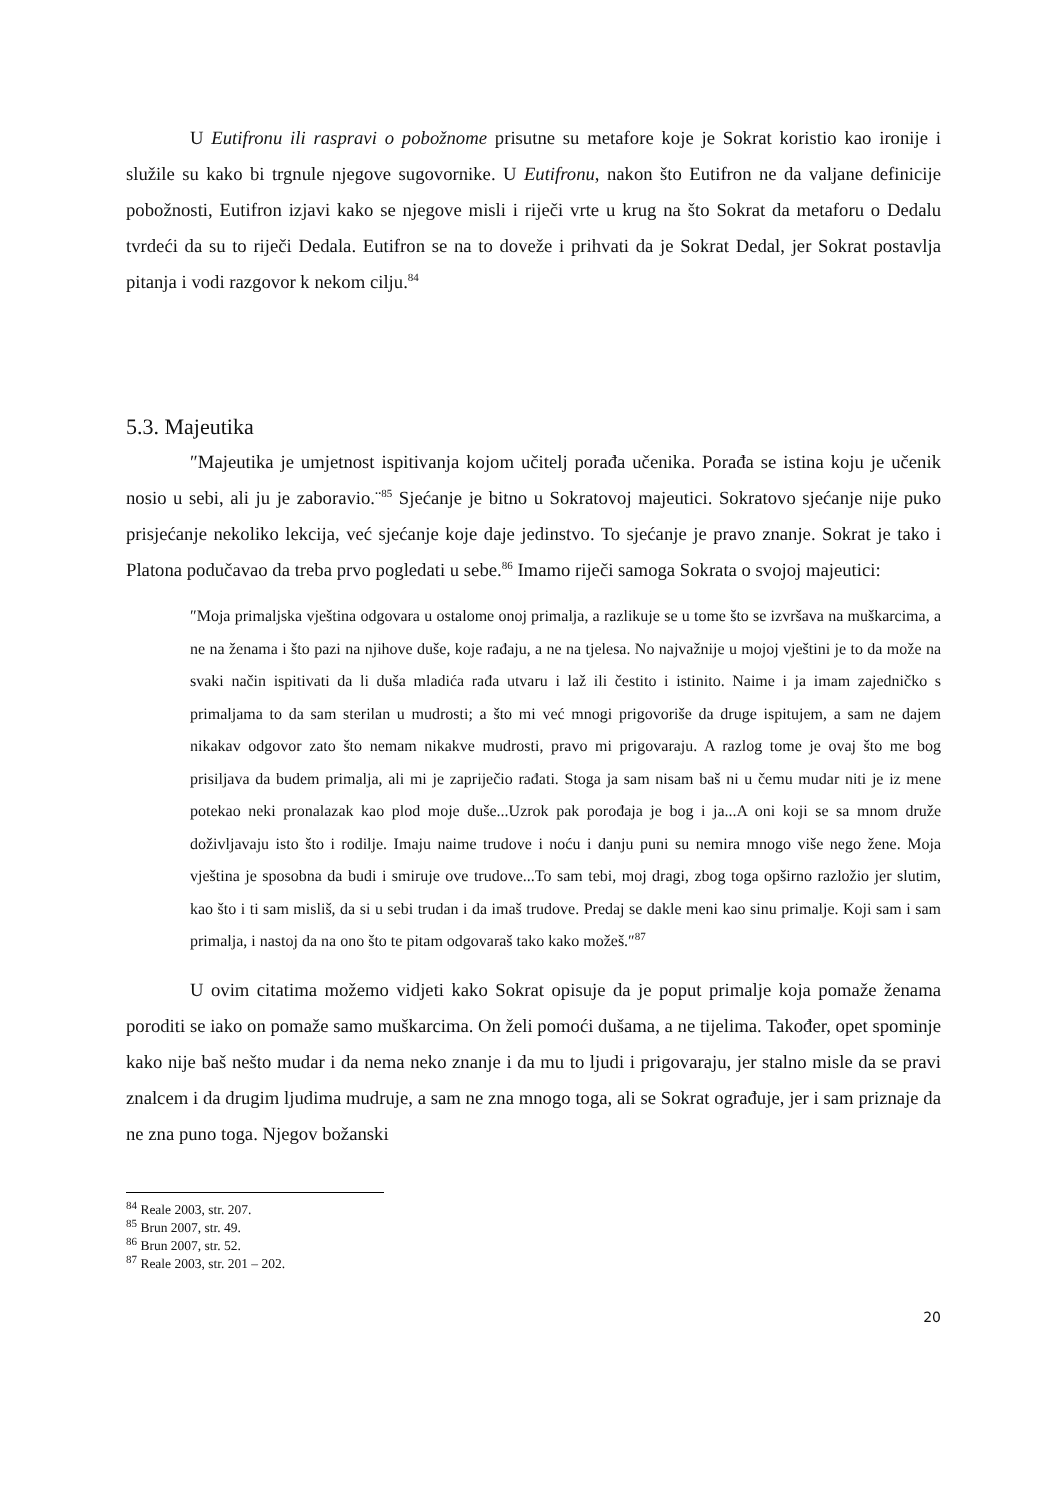U Eutifronu ili raspravi o pobožnome prisutne su metafore koje je Sokrat koristio kao ironije i služile su kako bi trgnule njegove sugovornike. U Eutifronu, nakon što Eutifron ne da valjane definicije pobožnosti, Eutifron izjavi kako se njegove misli i riječi vrte u krug na što Sokrat da metaforu o Dedalu tvrdeći da su to riječi Dedala. Eutifron se na to doveže i prihvati da je Sokrat Dedal, jer Sokrat postavlja pitanja i vodi razgovor k nekom cilju.<sup>84</sup>
5.3. Majeutika
″Majeutika je umjetnost ispitivanja kojom učitelj porađa učenika. Porađa se istina koju je učenik nosio u sebi, ali ju je zaboravio.¨<sup>85</sup> Sjećanje je bitno u Sokratovoj majeutici. Sokratovo sjećanje nije puko prisjećanje nekoliko lekcija, već sjećanje koje daje jedinstvo. To sjećanje je pravo znanje. Sokrat je tako i Platona podučavao da treba prvo pogledati u sebe.<sup>86</sup> Imamo riječi samoga Sokrata o svojoj majeutici:
″Moja primaljska vještina odgovara u ostalome onoj primalja, a razlikuje se u tome što se izvršava na muškarcima, a ne na ženama i što pazi na njihove duše, koje rađaju, a ne na tjelesa. No najvažnije u mojoj vještini je to da može na svaki način ispitivati da li duša mladića rađa utvaru i laž ili čestito i istinito. Naime i ja imam zajedničko s primaljama to da sam sterilan u mudrosti; a što mi već mnogi prigovoriše da druge ispitujem, a sam ne dajem nikakav odgovor zato što nemam nikakve mudrosti, pravo mi prigovaraju. A razlog tome je ovaj što me bog prisiljava da budem primalja, ali mi je zapriječio rađati. Stoga ja sam nisam baš ni u čemu mudar niti je iz mene potekao neki pronalazak kao plod moje duše...Uzrok pak porođaja je bog i ja...A oni koji se sa mnom druže doživljavaju isto što i rodilje. Imaju naime trudove i noću i danju puni su nemira mnogo više nego žene. Moja vještina je sposobna da budi i smiruje ove trudove...To sam tebi, moj dragi, zbog toga opširno razložio jer slutim, kao što i ti sam misliš, da si u sebi trudan i da imaš trudove. Predaj se dakle meni kao sinu primalje. Koji sam i sam primalja, i nastoj da na ono što te pitam odgovaraš tako kako možeš.″<sup>87</sup>
U ovim citatima možemo vidjeti kako Sokrat opisuje da je poput primalje koja pomaže ženama poroditi se iako on pomaže samo muškarcima. On želi pomoći dušama, a ne tijelima. Također, opet spominje kako nije baš nešto mudar i da nema neko znanje i da mu to ljudi i prigovaraju, jer stalno misle da se pravi znalcem i da drugim ljudima mudruje, a sam ne zna mnogo toga, ali se Sokrat ograđuje, jer i sam priznaje da ne zna puno toga. Njegov božanski
<sup>84</sup> Reale 2003, str. 207.
<sup>85</sup> Brun 2007, str. 49.
<sup>86</sup> Brun 2007, str. 52.
<sup>87</sup> Reale 2003, str. 201 – 202.
20